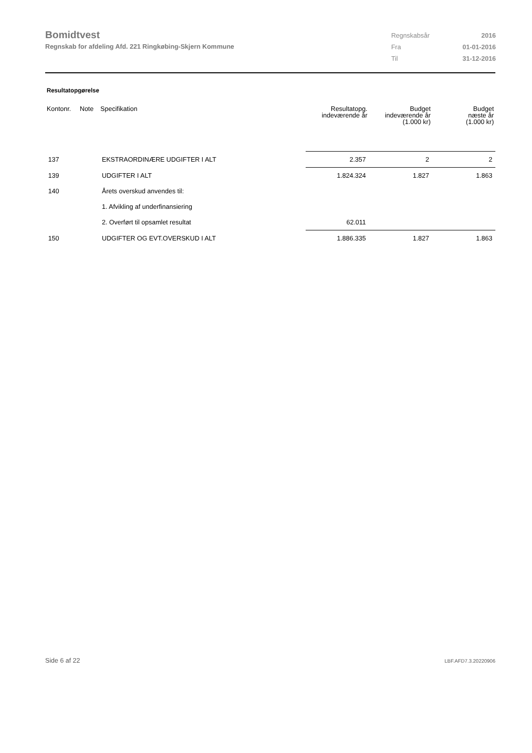Bomidtvest
Regnskab for afdeling Afd. 221 Ringkøbing-Skjern Kommune
| Regnskabsår | 2016 |
| Fra | 01-01-2016 |
| Til | 31-12-2016 |
Resultatopgørelse
| Kontonr. | Note | Specifikation | Resultatopg. indeværende år | Budget indeværende år (1.000 kr) | Budget næste år (1.000 kr) |
| --- | --- | --- | --- | --- | --- |
| 137 | | EKSTRAORDINÆRE UDGIFTER I ALT | 2.357 | 2 | 2 |
| 139 | | UDGIFTER I ALT | 1.824.324 | 1.827 | 1.863 |
| 140 | | Årets overskud anvendes til: | | | |
| | | 1. Afvikling af underfinansiering | | | |
| | | 2. Overført til opsamlet resultat | 62.011 | | |
| 150 | | UDGIFTER OG EVT.OVERSKUD I ALT | 1.886.335 | 1.827 | 1.863 |
Side 6 af 22 LBF.AFD7.3.20220906